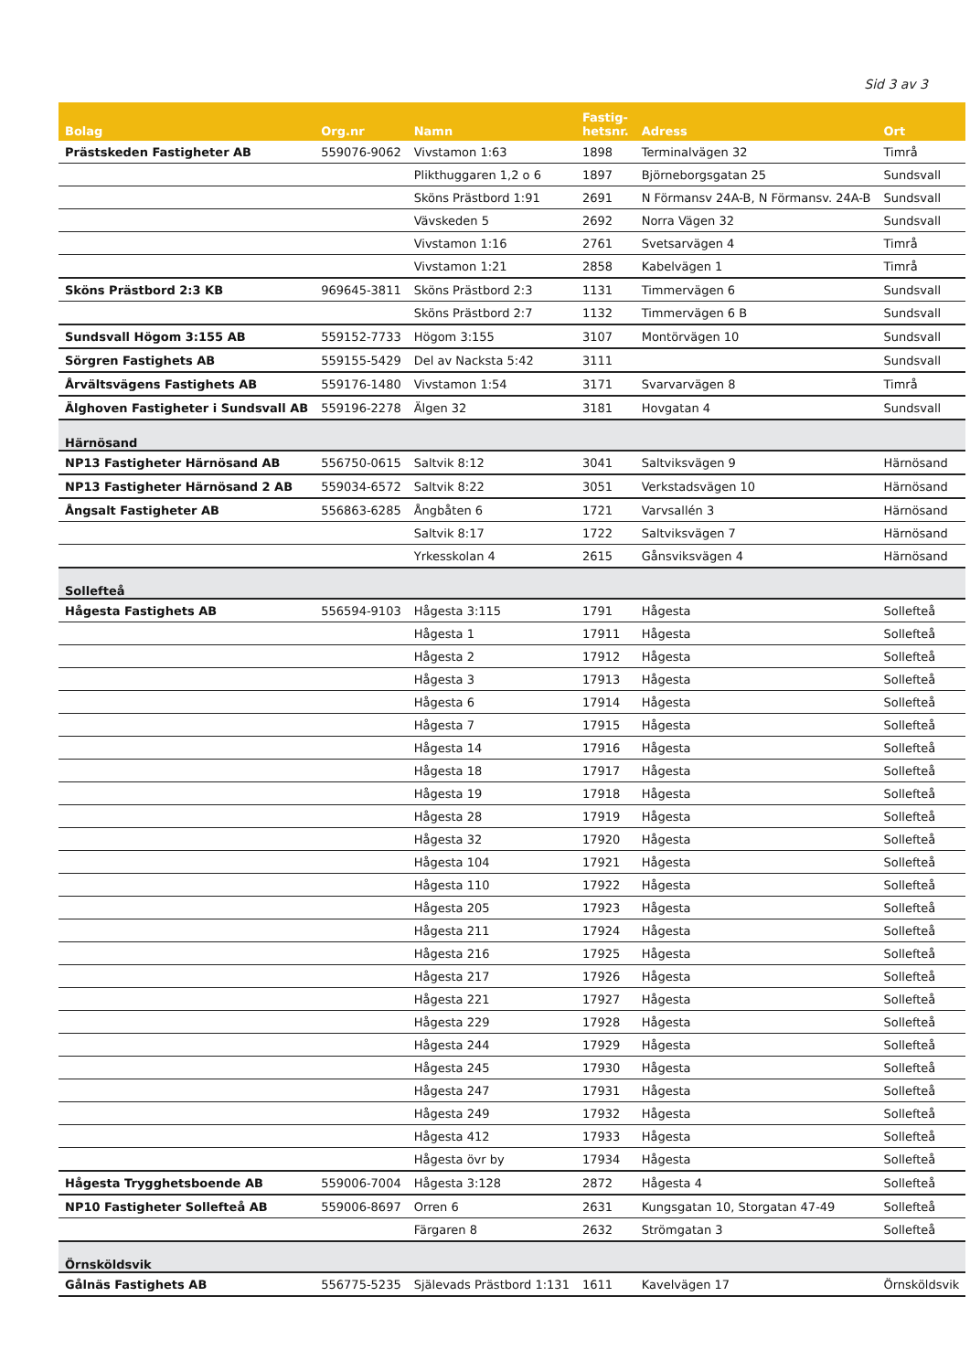Sid 3 av 3
| Bolag | Org.nr | Namn | Fastig- hetsnr. | Adress | Ort |
| --- | --- | --- | --- | --- | --- |
| Prästskeden Fastigheter AB | 559076-9062 | Vivstamon 1:63 | 1898 | Terminalvägen 32 | Timrå |
| | | Plikthuggaren 1,2 o 6 | 1897 | Björneborgsgatan 25 | Sundsvall |
| | | Sköns Prästbord 1:91 | 2691 | N Förmansv 24A-B, N Förmansv. 24A-B | Sundsvall |
| | | Vävskeden 5 | 2692 | Norra Vägen 32 | Sundsvall |
| | | Vivstamon 1:16 | 2761 | Svetsarvägen 4 | Timrå |
| | | Vivstamon 1:21 | 2858 | Kabelvägen 1 | Timrå |
| Sköns Prästbord 2:3 KB | 969645-3811 | Sköns Prästbord 2:3 | 1131 | Timmervägen 6 | Sundsvall |
| | | Sköns Prästbord 2:7 | 1132 | Timmervägen 6 B | Sundsvall |
| Sundsvall Högom 3:155 AB | 559152-7733 | Högom 3:155 | 3107 | Montörvägen 10 | Sundsvall |
| Sörgren Fastighets AB | 559155-5429 | Del av Nacksta 5:42 | 3111 | | Sundsvall |
| Årvältsvägens Fastighets AB | 559176-1480 | Vivstamon 1:54 | 3171 | Svarvarvägen 8 | Timrå |
| Älghoven Fastigheter i Sundsvall AB | 559196-2278 | Älgen 32 | 3181 | Hovgatan 4 | Sundsvall |
| Härnösand | | | | | |
| NP13 Fastigheter Härnösand AB | 556750-0615 | Saltvik 8:12 | 3041 | Saltviksvägen 9 | Härnösand |
| NP13 Fastigheter Härnösand 2 AB | 559034-6572 | Saltvik 8:22 | 3051 | Verkstadsvägen 10 | Härnösand |
| Ångsalt Fastigheter AB | 556863-6285 | Ångbåten 6 | 1721 | Varvsallén 3 | Härnösand |
| | | Saltvik 8:17 | 1722 | Saltviksvägen 7 | Härnösand |
| | | Yrkesskolan 4 | 2615 | Gånsviksvägen 4 | Härnösand |
| Sollefteå | | | | | |
| Hågesta Fastighets AB | 556594-9103 | Hågesta 3:115 | 1791 | Hågesta | Sollefteå |
| | | Hågesta 1 | 17911 | Hågesta | Sollefteå |
| | | Hågesta 2 | 17912 | Hågesta | Sollefteå |
| | | Hågesta 3 | 17913 | Hågesta | Sollefteå |
| | | Hågesta 6 | 17914 | Hågesta | Sollefteå |
| | | Hågesta 7 | 17915 | Hågesta | Sollefteå |
| | | Hågesta 14 | 17916 | Hågesta | Sollefteå |
| | | Hågesta 18 | 17917 | Hågesta | Sollefteå |
| | | Hågesta 19 | 17918 | Hågesta | Sollefteå |
| | | Hågesta 28 | 17919 | Hågesta | Sollefteå |
| | | Hågesta 32 | 17920 | Hågesta | Sollefteå |
| | | Hågesta 104 | 17921 | Hågesta | Sollefteå |
| | | Hågesta 110 | 17922 | Hågesta | Sollefteå |
| | | Hågesta 205 | 17923 | Hågesta | Sollefteå |
| | | Hågesta 211 | 17924 | Hågesta | Sollefteå |
| | | Hågesta 216 | 17925 | Hågesta | Sollefteå |
| | | Hågesta 217 | 17926 | Hågesta | Sollefteå |
| | | Hågesta 221 | 17927 | Hågesta | Sollefteå |
| | | Hågesta 229 | 17928 | Hågesta | Sollefteå |
| | | Hågesta 244 | 17929 | Hågesta | Sollefteå |
| | | Hågesta 245 | 17930 | Hågesta | Sollefteå |
| | | Hågesta 247 | 17931 | Hågesta | Sollefteå |
| | | Hågesta 249 | 17932 | Hågesta | Sollefteå |
| | | Hågesta 412 | 17933 | Hågesta | Sollefteå |
| | | Hågesta övr by | 17934 | Hågesta | Sollefteå |
| Hågesta Trygghetsboende AB | 559006-7004 | Hågesta 3:128 | 2872 | Hågesta 4 | Sollefteå |
| NP10 Fastigheter Sollefteå AB | 559006-8697 | Orren 6 | 2631 | Kungsgatan 10, Storgatan 47-49 | Sollefteå |
| | | Färgaren 8 | 2632 | Strömgatan 3 | Sollefteå |
| Örnsköldsvik | | | | | |
| Gålnäs Fastighets AB | 556775-5235 | Själevads Prästbord 1:131 | 1611 | Kavelvägen 17 | Örnsköldsvik |